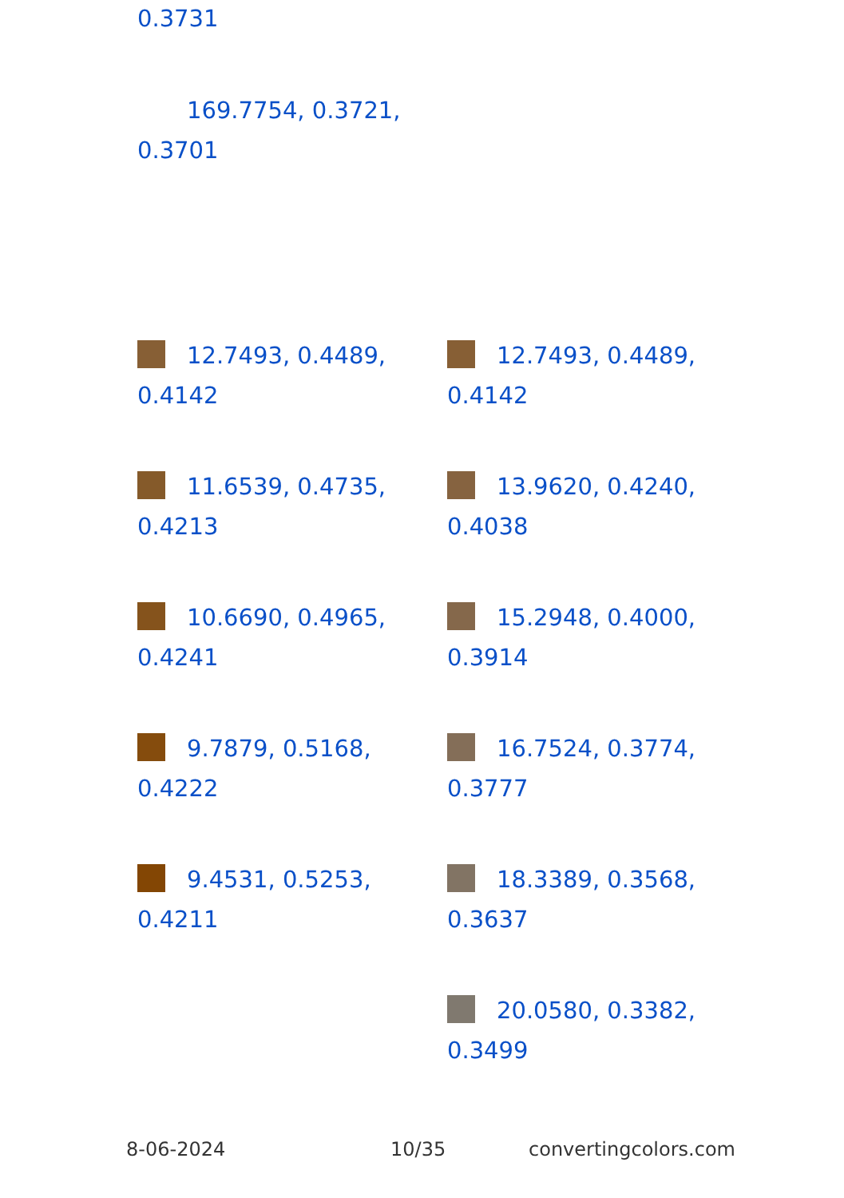0.3731
169.7754, 0.3721, 0.3701
12.7493, 0.4489, 0.4142
11.6539, 0.4735, 0.4213
10.6690, 0.4965, 0.4241
9.7879, 0.5168, 0.4222
9.4531, 0.5253, 0.4211
12.7493, 0.4489, 0.4142
13.9620, 0.4240, 0.4038
15.2948, 0.4000, 0.3914
16.7524, 0.3774, 0.3777
18.3389, 0.3568, 0.3637
20.0580, 0.3382, 0.3499
8-06-2024 10/35 convertingcolors.com